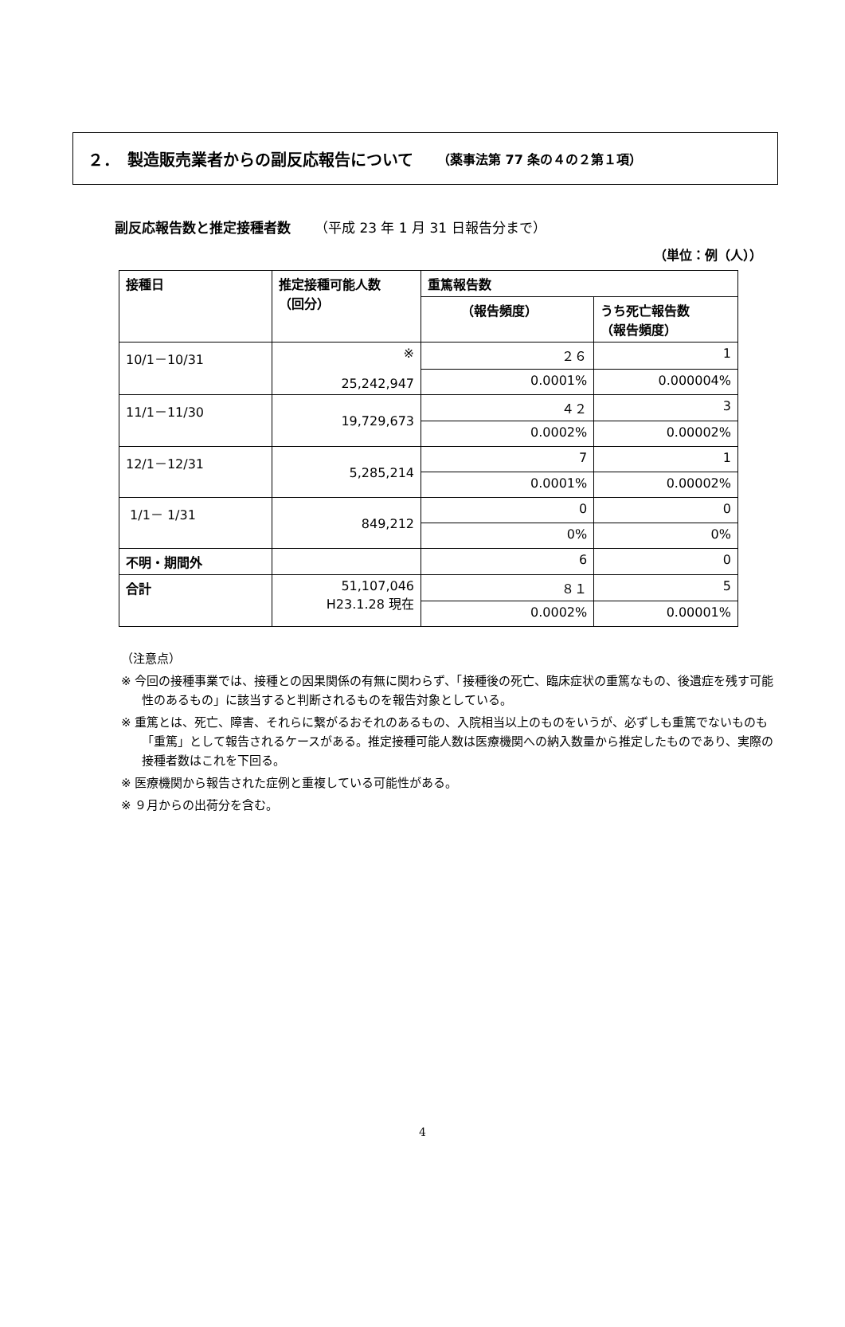２．　製造販売業者からの副反応報告について （薬事法第 77 条の４の２第１項）
副反応報告数と推定接種者数 （平成 23 年 1 月 31 日報告分まで）
（単位：例（人））
| 接種日 | 推定接種可能人数 （回分） | 重篤報告数 | |
| --- | --- | --- | --- |
| | | （報告頻度） | うち死亡報告数 （報告頻度） |
| 10/1－10/31 | ※ 25,242,947 | ２６ | 1 |
| | | 0.0001% | 0.000004% |
| 11/1－11/30 | 19,729,673 | ４２ | 3 |
| | | 0.0002% | 0.00002% |
| 12/1－12/31 | 5,285,214 | 7 | 1 |
| | | 0.0001% | 0.00002% |
| 1/1－ 1/31 | 849,212 | 0 | 0 |
| | | 0% | 0% |
| 不明・期間外 | | 6 | 0 |
| 合計 | 51,107,046 H23.1.28 現在 | ８１ | 5 |
| | | 0.0002% | 0.00001% |
（注意点）
※ 今回の接種事業では、接種との因果関係の有無に関わらず、「接種後の死亡、臨床症状の重篤なもの、後遺症を残す可能性のあるもの」に該当すると判断されるものを報告対象としている。
※ 重篤とは、死亡、障害、それらに繋がるおそれのあるもの、入院相当以上のものをいうが、必ずしも重篤でないものも「重篤」として報告されるケースがある。推定接種可能人数は医療機関への納入数量から推定したものであり、実際の接種者数はこれを下回る。
※ 医療機関から報告された症例と重複している可能性がある。
※ ９月からの出荷分を含む。
4